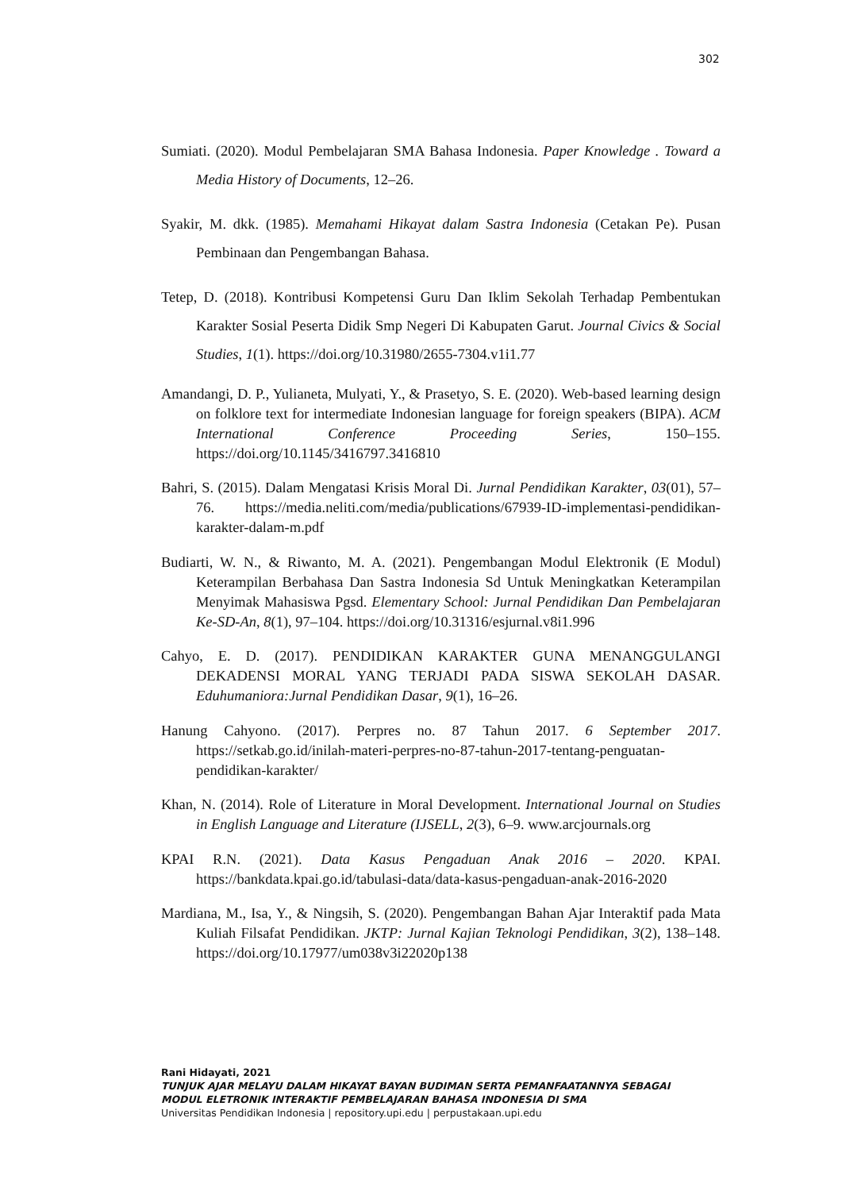302
Sumiati. (2020). Modul Pembelajaran SMA Bahasa Indonesia. Paper Knowledge . Toward a Media History of Documents, 12–26.
Syakir, M. dkk. (1985). Memahami Hikayat dalam Sastra Indonesia (Cetakan Pe). Pusan Pembinaan dan Pengembangan Bahasa.
Tetep, D. (2018). Kontribusi Kompetensi Guru Dan Iklim Sekolah Terhadap Pembentukan Karakter Sosial Peserta Didik Smp Negeri Di Kabupaten Garut. Journal Civics & Social Studies, 1(1). https://doi.org/10.31980/2655-7304.v1i1.77
Amandangi, D. P., Yulianeta, Mulyati, Y., & Prasetyo, S. E. (2020). Web-based learning design on folklore text for intermediate Indonesian language for foreign speakers (BIPA). ACM International Conference Proceeding Series, 150–155. https://doi.org/10.1145/3416797.3416810
Bahri, S. (2015). Dalam Mengatasi Krisis Moral Di. Jurnal Pendidikan Karakter, 03(01), 57–76. https://media.neliti.com/media/publications/67939-ID-implementasi-pendidikan-karakter-dalam-m.pdf
Budiarti, W. N., & Riwanto, M. A. (2021). Pengembangan Modul Elektronik (E Modul) Keterampilan Berbahasa Dan Sastra Indonesia Sd Untuk Meningkatkan Keterampilan Menyimak Mahasiswa Pgsd. Elementary School: Jurnal Pendidikan Dan Pembelajaran Ke-SD-An, 8(1), 97–104. https://doi.org/10.31316/esjurnal.v8i1.996
Cahyo, E. D. (2017). PENDIDIKAN KARAKTER GUNA MENANGGULANGI DEKADENSI MORAL YANG TERJADI PADA SISWA SEKOLAH DASAR. Eduhumaniora:Jurnal Pendidikan Dasar, 9(1), 16–26.
Hanung Cahyono. (2017). Perpres no. 87 Tahun 2017. 6 September 2017. https://setkab.go.id/inilah-materi-perpres-no-87-tahun-2017-tentang-penguatan-pendidikan-karakter/
Khan, N. (2014). Role of Literature in Moral Development. International Journal on Studies in English Language and Literature (IJSELL, 2(3), 6–9. www.arcjournals.org
KPAI R.N. (2021). Data Kasus Pengaduan Anak 2016 – 2020. KPAI. https://bankdata.kpai.go.id/tabulasi-data/data-kasus-pengaduan-anak-2016-2020
Mardiana, M., Isa, Y., & Ningsih, S. (2020). Pengembangan Bahan Ajar Interaktif pada Mata Kuliah Filsafat Pendidikan. JKTP: Jurnal Kajian Teknologi Pendidikan, 3(2), 138–148. https://doi.org/10.17977/um038v3i22020p138
Rani Hidayati, 2021
TUNJUK AJAR MELAYU DALAM HIKAYAT BAYAN BUDIMAN SERTA PEMANFAATANNYA SEBAGAI
MODUL ELETRONIK INTERAKTIF PEMBELAJARAN BAHASA INDONESIA DI SMA
Universitas Pendidikan Indonesia | repository.upi.edu | perpustakaan.upi.edu